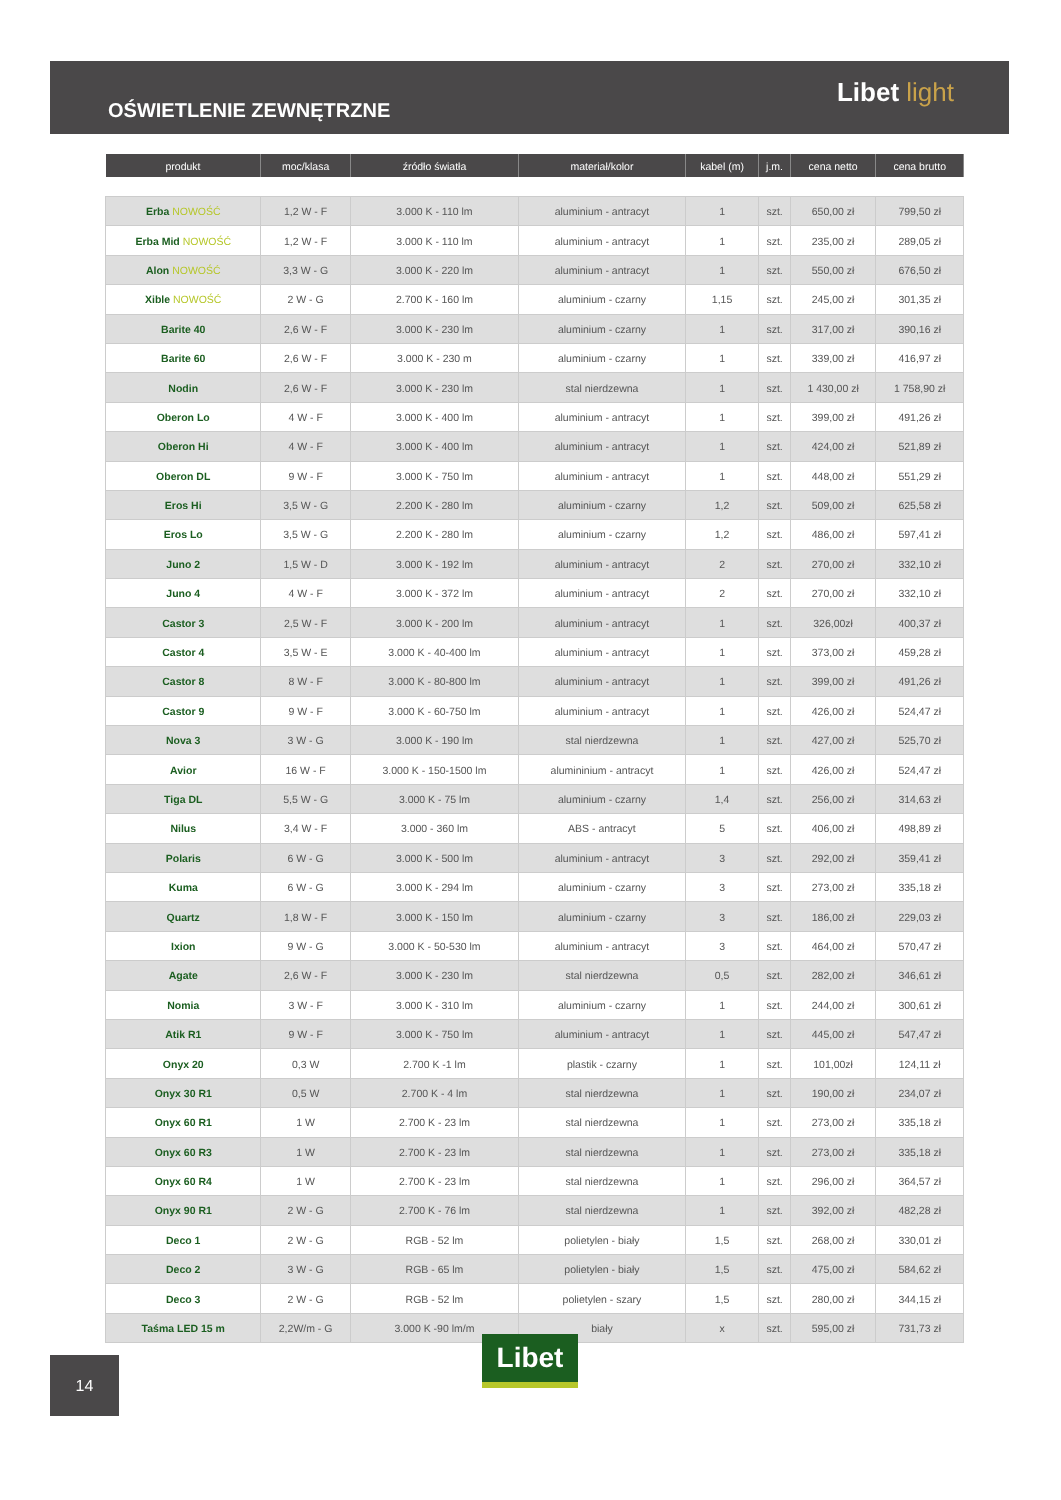OŚWIETLENIE ZEWNĘTRZNE
Libet light
| produkt | moc/klasa | źródło światła | materiał/kolor | kabel (m) | j.m. | cena netto | cena brutto |
| --- | --- | --- | --- | --- | --- | --- | --- |
| Erba NOWOŚĆ | 1,2 W - F | 3.000 K - 110 lm | aluminium - antracyt | 1 | szt. | 650,00 zł | 799,50 zł |
| Erba Mid NOWOŚĆ | 1,2 W - F | 3.000 K - 110 lm | aluminium - antracyt | 1 | szt. | 235,00 zł | 289,05 zł |
| Alon NOWOŚĆ | 3,3 W - G | 3.000 K - 220 lm | aluminium - antracyt | 1 | szt. | 550,00 zł | 676,50 zł |
| Xible NOWOŚĆ | 2 W - G | 2.700 K - 160 lm | aluminium - czarny | 1,15 | szt. | 245,00 zł | 301,35 zł |
| Barite 40 | 2,6 W - F | 3.000 K - 230 lm | aluminium - czarny | 1 | szt. | 317,00 zł | 390,16 zł |
| Barite 60 | 2,6 W - F | 3.000 K - 230 m | aluminium - czarny | 1 | szt. | 339,00 zł | 416,97 zł |
| Nodin | 2,6 W - F | 3.000 K - 230 lm | stal nierdzewna | 1 | szt. | 1 430,00 zł | 1 758,90 zł |
| Oberon Lo | 4 W - F | 3.000 K - 400 lm | aluminium - antracyt | 1 | szt. | 399,00 zł | 491,26 zł |
| Oberon Hi | 4 W - F | 3.000 K - 400 lm | aluminium - antracyt | 1 | szt. | 424,00 zł | 521,89 zł |
| Oberon DL | 9 W - F | 3.000 K - 750 lm | aluminium - antracyt | 1 | szt. | 448,00 zł | 551,29 zł |
| Eros Hi | 3,5 W - G | 2.200 K - 280 lm | aluminium - czarny | 1,2 | szt. | 509,00 zł | 625,58 zł |
| Eros Lo | 3,5 W - G | 2.200 K - 280 lm | aluminium - czarny | 1,2 | szt. | 486,00 zł | 597,41 zł |
| Juno 2 | 1,5 W - D | 3.000 K - 192 lm | aluminium - antracyt | 2 | szt. | 270,00 zł | 332,10 zł |
| Juno 4 | 4 W - F | 3.000 K - 372 lm | aluminium - antracyt | 2 | szt. | 270,00 zł | 332,10 zł |
| Castor 3 | 2,5 W - F | 3.000 K - 200 lm | aluminium - antracyt | 1 | szt. | 326,00zł | 400,37 zł |
| Castor 4 | 3,5 W - E | 3.000 K - 40-400 lm | aluminium - antracyt | 1 | szt. | 373,00 zł | 459,28 zł |
| Castor 8 | 8 W - F | 3.000 K - 80-800 lm | aluminium - antracyt | 1 | szt. | 399,00 zł | 491,26 zł |
| Castor 9 | 9 W - F | 3.000 K - 60-750 lm | aluminium - antracyt | 1 | szt. | 426,00 zł | 524,47 zł |
| Nova 3 | 3 W - G | 3.000 K - 190 lm | stal nierdzewna | 1 | szt. | 427,00 zł | 525,70 zł |
| Avior | 16 W - F | 3.000 K - 150-1500 lm | alumininium - antracyt | 1 | szt. | 426,00 zł | 524,47 zł |
| Tiga DL | 5,5 W - G | 3.000 K - 75 lm | aluminium - czarny | 1,4 | szt. | 256,00 zł | 314,63 zł |
| Nilus | 3,4 W - F | 3.000 - 360 lm | ABS - antracyt | 5 | szt. | 406,00 zł | 498,89 zł |
| Polaris | 6 W - G | 3.000 K - 500 lm | aluminium - antracyt | 3 | szt. | 292,00 zł | 359,41 zł |
| Kuma | 6 W - G | 3.000 K - 294 lm | aluminium - czarny | 3 | szt. | 273,00 zł | 335,18 zł |
| Quartz | 1,8 W - F | 3.000 K - 150 lm | aluminium - czarny | 3 | szt. | 186,00 zł | 229,03 zł |
| Ixion | 9 W - G | 3.000 K - 50-530 lm | aluminium - antracyt | 3 | szt. | 464,00 zł | 570,47 zł |
| Agate | 2,6 W - F | 3.000 K - 230 lm | stal nierdzewna | 0,5 | szt. | 282,00 zł | 346,61 zł |
| Nomia | 3 W - F | 3.000 K - 310 lm | aluminium - czarny | 1 | szt. | 244,00 zł | 300,61 zł |
| Atik R1 | 9 W - F | 3.000 K - 750 lm | aluminium - antracyt | 1 | szt. | 445,00 zł | 547,47 zł |
| Onyx 20 | 0,3 W | 2.700 K -1 lm | plastik - czarny | 1 | szt. | 101,00zł | 124,11 zł |
| Onyx 30 R1 | 0,5 W | 2.700 K - 4 lm | stal nierdzewna | 1 | szt. | 190,00 zł | 234,07 zł |
| Onyx 60 R1 | 1 W | 2.700 K - 23 lm | stal nierdzewna | 1 | szt. | 273,00 zł | 335,18 zł |
| Onyx 60 R3 | 1 W | 2.700 K - 23 lm | stal nierdzewna | 1 | szt. | 273,00 zł | 335,18 zł |
| Onyx 60 R4 | 1 W | 2.700 K - 23 lm | stal nierdzewna | 1 | szt. | 296,00 zł | 364,57 zł |
| Onyx 90 R1 | 2 W - G | 2.700 K - 76 lm | stal nierdzewna | 1 | szt. | 392,00 zł | 482,28 zł |
| Deco 1 | 2 W - G | RGB - 52 lm | polietylen - biały | 1,5 | szt. | 268,00 zł | 330,01 zł |
| Deco 2 | 3 W - G | RGB - 65 lm | polietylen - biały | 1,5 | szt. | 475,00 zł | 584,62 zł |
| Deco 3 | 2 W - G | RGB - 52 lm | polietylen - szary | 1,5 | szt. | 280,00 zł | 344,15 zł |
| Taśma LED 15 m | 2,2W/m - G | 3.000 K -90 lm/m | biały | x | szt. | 595,00 zł | 731,73 zł |
Libet
14